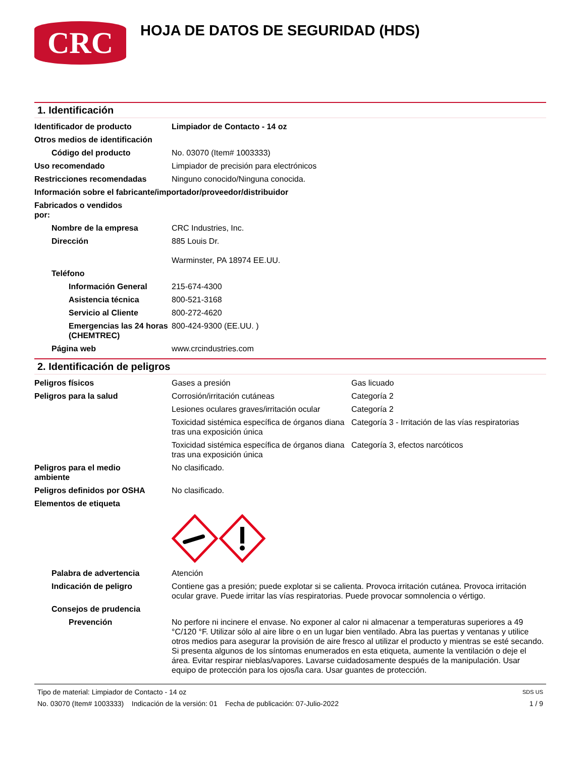CRC
HOJA DE DATOS DE SEGURIDAD (HDS)
1. Identificación
Identificador de producto Limpiador de Contacto - 14 oz
Otros medios de identificación
Código del producto No. 03070 (Item# 1003333)
Uso recomendado Limpiador de precisión para electrónicos
Restricciones recomendadas Ninguno conocido/Ninguna conocida.
Información sobre el fabricante/importador/proveedor/distribuidor
Fabricados o vendidos por:
Nombre de la empresa CRC Industries, Inc.
Dirección 885 Louis Dr.
Warminster, PA 18974 EE.UU.
Teléfono
Información General 215-674-4300
Asistencia técnica 800-521-3168
Servicio al Cliente 800-272-4620
Emergencias las 24 horas (CHEMTREC)
800-424-9300 (EE.UU. )
Página web www.crcindustries.com
2. Identificación de peligros
Peligros físicos Gases a presión Gas licuado
Peligros para la salud Corrosión/irritación cutáneas Categoría 2
Lesiones oculares graves/irritación ocular
Categoría 2
Toxicidad sistémica específica de órganos diana tras una exposición única
Categoría 3 - Irritación de las vías respiratorias
Toxicidad sistémica específica de órganos diana tras una exposición única
Categoría 3, efectos narcóticos
Peligros para el medio ambiente
No clasificado.
Peligros definidos por OSHA No clasificado.
Elementos de etiqueta
Palabra de advertencia Atención
Indicación de peligro Contiene gas a presión; puede explotar si se calienta. Provoca irritación cutánea. Provoca irritación ocular grave. Puede irritar las vías respiratorias. Puede provocar somnolencia o vértigo.
Consejos de prudencia
Prevención No perfore ni incinere el envase. No exponer al calor ni almacenar a temperaturas superiores a 49 °C/120 °F. Utilizar sólo al aire libre o en un lugar bien ventilado. Abra las puertas y ventanas y utilice otros medios para asegurar la provisión de aire fresco al utilizar el producto y mientras se esté secando. Si presenta algunos de los síntomas enumerados en esta etiqueta, aumente la ventilación o deje el área. Evitar respirar nieblas/vapores. Lavarse cuidadosamente después de la manipulación. Usar equipo de protección para los ojos/la cara. Usar guantes de protección.
Tipo de material: Limpiador de Contacto - 14 oz SDS US
No. 03070 (Item# 1003333) Indicación de la versión: 01 Fecha de publicación: 07-Julio-2022 1 / 9